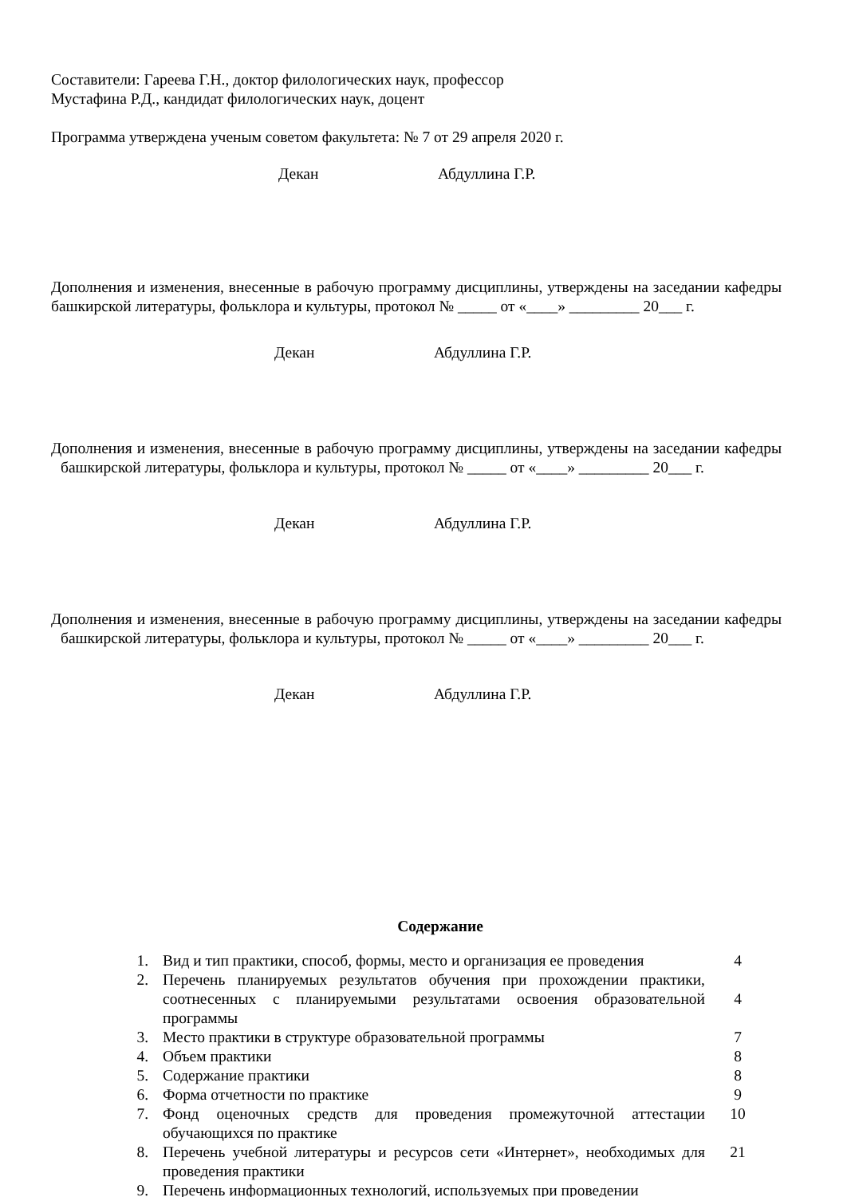Составители: Гареева Г.Н., доктор филологических наук, профессор
Мустафина Р.Д., кандидат филологических наук, доцент
Программа утверждена ученым советом факультета: № 7 от 29 апреля 2020 г.
Декан Абдуллина Г.Р.
Дополнения и изменения, внесенные в рабочую программу дисциплины, утверждены на заседании кафедры башкирской литературы, фольклора и культуры, протокол № _____ от «____» _________ 20___ г.
Декан Абдуллина Г.Р.
Дополнения и изменения, внесенные в рабочую программу дисциплины, утверждены на заседании кафедры башкирской литературы, фольклора и культуры, протокол № _____ от «____» _________ 20___ г.
Декан Абдуллина Г.Р.
Дополнения и изменения, внесенные в рабочую программу дисциплины, утверждены на заседании кафедры башкирской литературы, фольклора и культуры, протокол № _____ от «____» _________ 20___ г.
Декан Абдуллина Г.Р.
Содержание
| 1. | Вид и тип практики, способ, формы, место и организация ее проведения | 4 |
| 2. | Перечень планируемых результатов обучения при прохождении практики, соотнесенных с планируемыми результатами освоения образовательной программы | 4 |
| 3. | Место практики в структуре образовательной программы | 7 |
| 4. | Объем практики | 8 |
| 5. | Содержание практики | 8 |
| 6. | Форма отчетности по практике | 9 |
| 7. | Фонд оценочных средств для проведения промежуточной аттестации обучающихся по практике | 10 |
| 8. | Перечень учебной литературы и ресурсов сети «Интернет», необходимых для проведения практики | 21 |
| 9. | Перечень информационных технологий, используемых при проведении | |